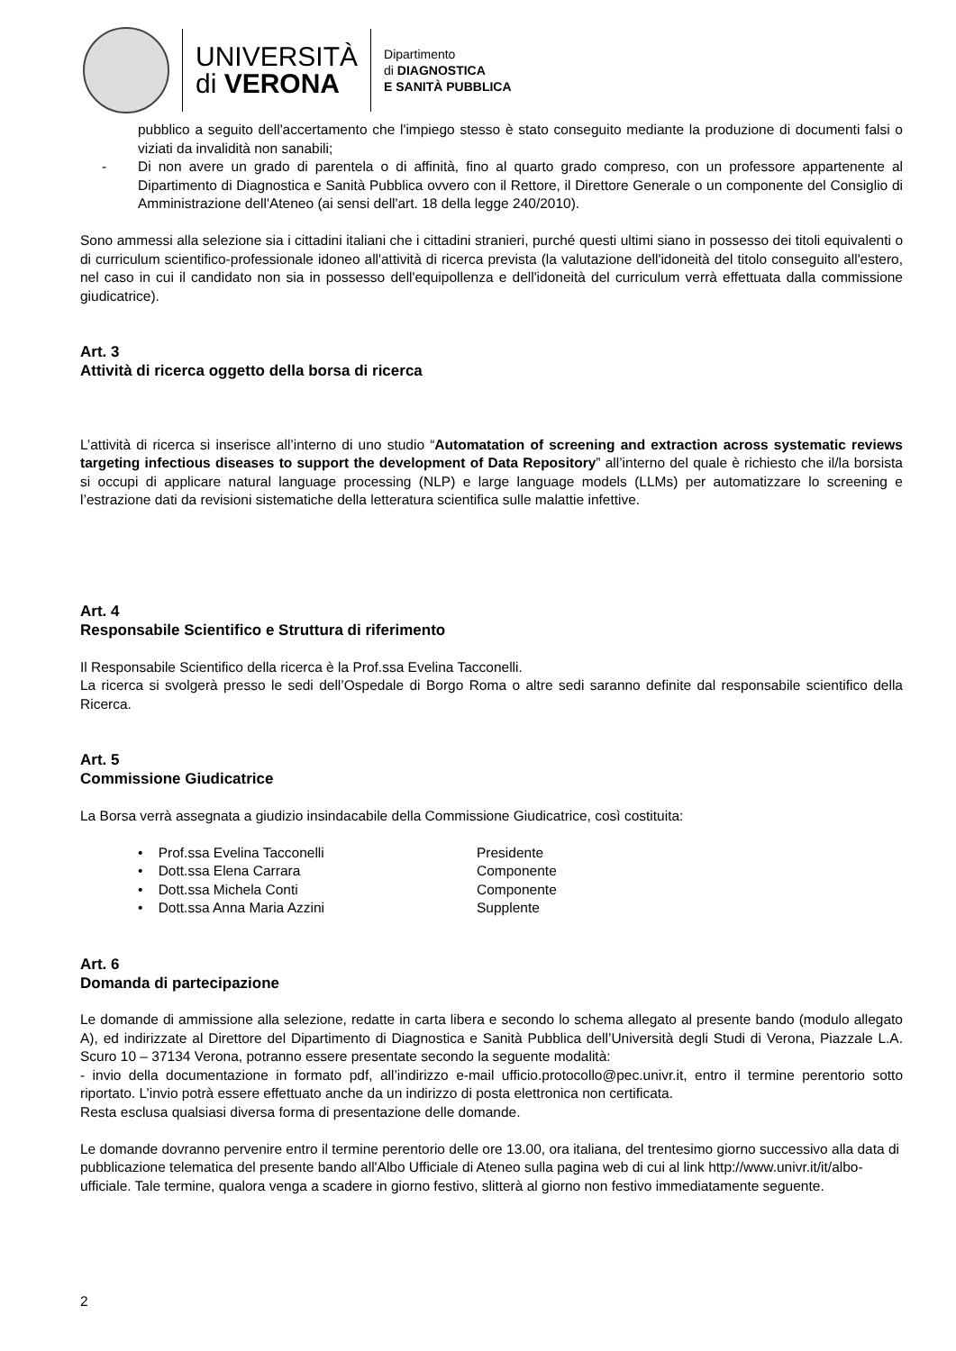UNIVERSITÀ
di VERONA
Dipartimento
di DIAGNOSTICA
E SANITÀ PUBBLICA
pubblico a seguito dell'accertamento che l'impiego stesso è stato conseguito mediante la produzione di documenti falsi o viziati da invalidità non sanabili;
- Di non avere un grado di parentela o di affinità, fino al quarto grado compreso, con un professore appartenente al Dipartimento di Diagnostica e Sanità Pubblica ovvero con il Rettore, il Direttore Generale o un componente del Consiglio di Amministrazione dell'Ateneo (ai sensi dell'art. 18 della legge 240/2010).
Sono ammessi alla selezione sia i cittadini italiani che i cittadini stranieri, purché questi ultimi siano in possesso dei titoli equivalenti o di curriculum scientifico-professionale idoneo all'attività di ricerca prevista (la valutazione dell'idoneità del titolo conseguito all'estero, nel caso in cui il candidato non sia in possesso dell'equipollenza e dell'idoneità del curriculum verrà effettuata dalla commissione giudicatrice).
Art. 3
Attività di ricerca oggetto della borsa di ricerca
L’attività di ricerca si inserisce all’interno di uno studio “Automatation of screening and extraction across systematic reviews targeting infectious diseases to support the development of Data Repository” all’interno del quale è richiesto che il/la borsista si occupi di applicare natural language processing (NLP) e large language models (LLMs) per automatizzare lo screening e l’estrazione dati da revisioni sistematiche della letteratura scientifica sulle malattie infettive.
Art. 4
Responsabile Scientifico e Struttura di riferimento
Il Responsabile Scientifico della ricerca è la Prof.ssa Evelina Tacconelli.
La ricerca si svolgerà presso le sedi dell’Ospedale di Borgo Roma o altre sedi saranno definite dal responsabile scientifico della Ricerca.
Art. 5
Commissione Giudicatrice
La Borsa verrà assegnata a giudizio insindacabile della Commissione Giudicatrice, così costituita:
• Prof.ssa Evelina Tacconelli Presidente
• Dott.ssa Elena Carrara Componente
• Dott.ssa Michela Conti Componente
• Dott.ssa Anna Maria Azzini Supplente
Art. 6
Domanda di partecipazione
Le domande di ammissione alla selezione, redatte in carta libera e secondo lo schema allegato al presente bando (modulo allegato A), ed indirizzate al Direttore del Dipartimento di Diagnostica e Sanità Pubblica dell’Università degli Studi di Verona, Piazzale L.A. Scuro 10 – 37134 Verona, potranno essere presentate secondo la seguente modalità:
- invio della documentazione in formato pdf, all’indirizzo e-mail ufficio.protocollo@pec.univr.it, entro il termine perentorio sotto riportato. L’invio potrà essere effettuato anche da un indirizzo di posta elettronica non certificata.
Resta esclusa qualsiasi diversa forma di presentazione delle domande.
Le domande dovranno pervenire entro il termine perentorio delle ore 13.00, ora italiana, del trentesimo giorno successivo alla data di pubblicazione telematica del presente bando all'Albo Ufficiale di Ateneo sulla pagina web di cui al link http://www.univr.it/it/albo-ufficiale. Tale termine, qualora venga a scadere in giorno festivo, slitterà al giorno non festivo immediatamente seguente.
2